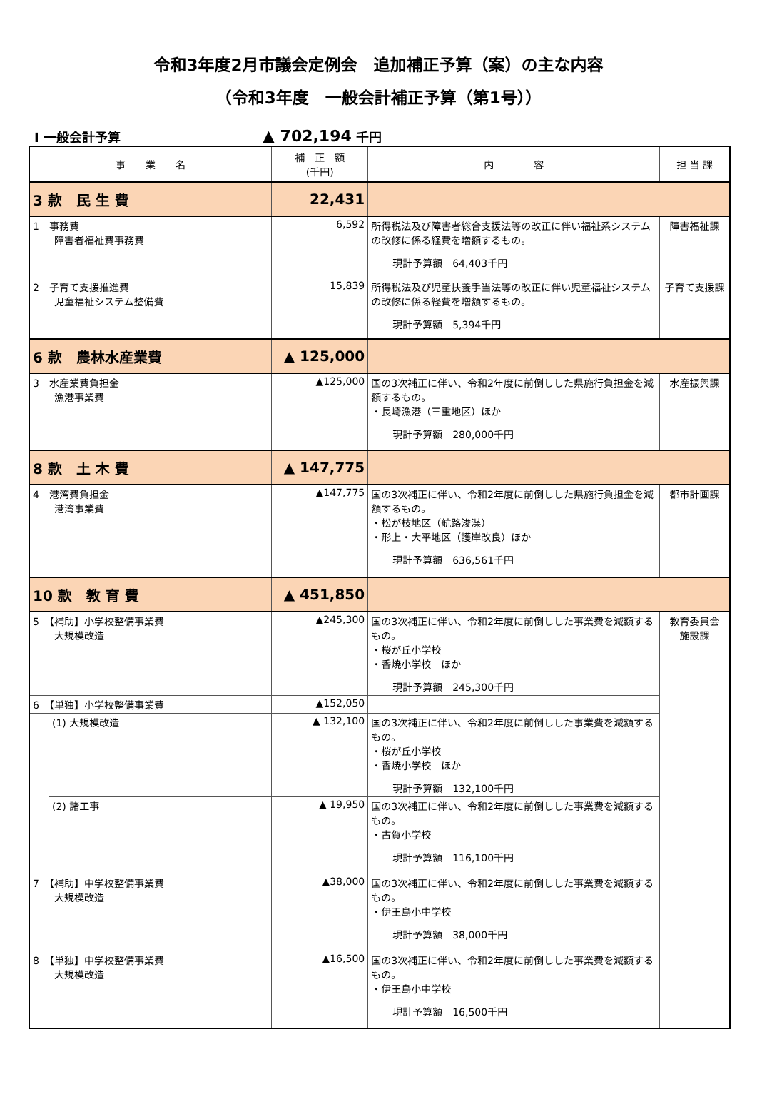令和3年度2月市議会定例会　追加補正予算（案）の主な内容
（令和3年度　一般会計補正予算（第1号））
Ⅰ 一般会計予算 ▲ 702,194 千円
| 事 業 名 | | 補 正 額 (千円) | 内 容 | 担 当 課 |
| --- | --- | --- | --- | --- |
| 3 款 民 生 費 | | 22,431 | | |
| 1 事務費 障害者福祉費事務費 | | 6,592 | 所得税法及び障害者総合支援法等の改正に伴い福祉系システムの改修に係る経費を増額するもの。 現計予算額 64,403千円 | 障害福祉課 |
| 2 子育て支援推進費 児童福祉システム整備費 | | 15,839 | 所得税法及び児童扶養手当法等の改正に伴い児童福祉システムの改修に係る経費を増額するもの。 現計予算額 5,394千円 | 子育て支援課 |
| 6 款 農林水産業費 | | ▲ 125,000 | | |
| 3 水産業費負担金 漁港事業費 | | ▲125,000 | 国の3次補正に伴い、令和2年度に前倒しした県施行負担金を減額するもの。 ・長崎漁港（三重地区）ほか 現計予算額 280,000千円 | 水産振興課 |
| 8 款 土 木 費 | | ▲ 147,775 | | |
| 4 港湾費負担金 港湾事業費 | | ▲147,775 | 国の3次補正に伴い、令和2年度に前倒しした県施行負担金を減額するもの。 ・松が枝地区（航路浚渫） ・形上・大平地区（護岸改良）ほか 現計予算額 636,561千円 | 都市計画課 |
| 10 款 教 育 費 | | ▲ 451,850 | | |
| 5 【補助】小学校整備事業費 大規模改造 | | ▲245,300 | 国の3次補正に伴い、令和2年度に前倒しした事業費を減額するもの。 ・桜が丘小学校 ・香焼小学校 ほか 現計予算額 245,300千円 | 教育委員会 施設課 |
| 6 【単独】小学校整備事業費 | | ▲152,050 | | |
| | (1) 大規模改造 | ▲ 132,100 | 国の3次補正に伴い、令和2年度に前倒しした事業費を減額するもの。 ・桜が丘小学校 ・香焼小学校 ほか 現計予算額 132,100千円 | |
| | (2) 諸工事 | ▲ 19,950 | 国の3次補正に伴い、令和2年度に前倒しした事業費を減額するもの。 ・古賀小学校 現計予算額 116,100千円 | |
| 7 【補助】中学校整備事業費 大規模改造 | | ▲38,000 | 国の3次補正に伴い、令和2年度に前倒しした事業費を減額するもの。 ・伊王島小中学校 現計予算額 38,000千円 | |
| 8 【単独】中学校整備事業費 大規模改造 | | ▲16,500 | 国の3次補正に伴い、令和2年度に前倒しした事業費を減額するもの。 ・伊王島小中学校 現計予算額 16,500千円 | |